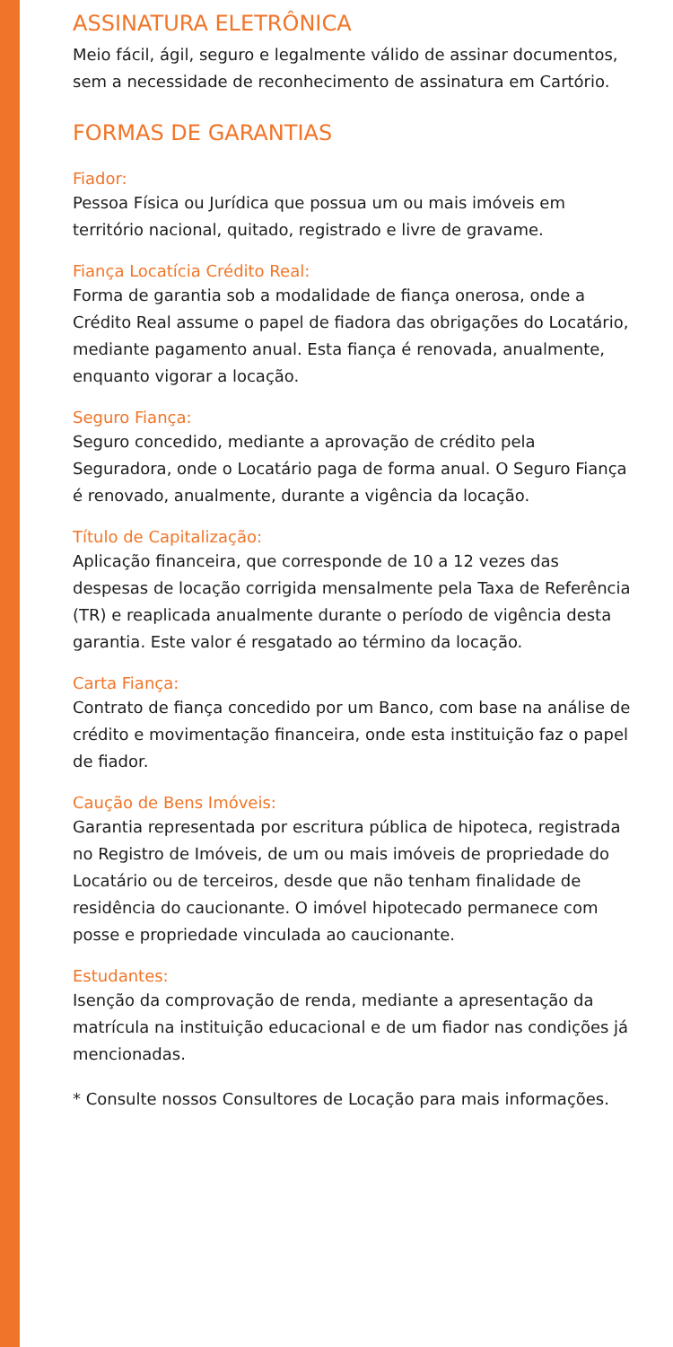ASSINATURA ELETRÔNICA
Meio fácil, ágil, seguro e legalmente válido de assinar documentos, sem a necessidade de reconhecimento de assinatura em Cartório.
FORMAS DE GARANTIAS
Fiador:
Pessoa Física ou Jurídica que possua um ou mais imóveis em território nacional, quitado, registrado e livre de gravame.
Fiança Locatícia Crédito Real:
Forma de garantia sob a modalidade de fiança onerosa, onde a Crédito Real assume o papel de fiadora das obrigações do Locatário, mediante pagamento anual. Esta fiança é renovada, anualmente, enquanto vigorar a locação.
Seguro Fiança:
Seguro concedido, mediante a aprovação de crédito pela Seguradora, onde o Locatário paga de forma anual. O Seguro Fiança é renovado, anualmente, durante a vigência da locação.
Título de Capitalização:
Aplicação financeira, que corresponde de 10 a 12 vezes das despesas de locação corrigida mensalmente pela Taxa de Referência (TR) e reaplicada anualmente durante o período de vigência desta garantia. Este valor é resgatado ao término da locação.
Carta Fiança:
Contrato de fiança concedido por um Banco, com base na análise de crédito e movimentação financeira, onde esta instituição faz o papel de fiador.
Caução de Bens Imóveis:
Garantia representada por escritura pública de hipoteca, registrada no Registro de Imóveis, de um ou mais imóveis de propriedade do Locatário ou de terceiros, desde que não tenham finalidade de residência do caucionante. O imóvel hipotecado permanece com posse e propriedade vinculada ao caucionante.
Estudantes:
Isenção da comprovação de renda, mediante a apresentação da matrícula na instituição educacional e de um fiador nas condições já mencionadas.
* Consulte nossos Consultores de Locação para mais informações.